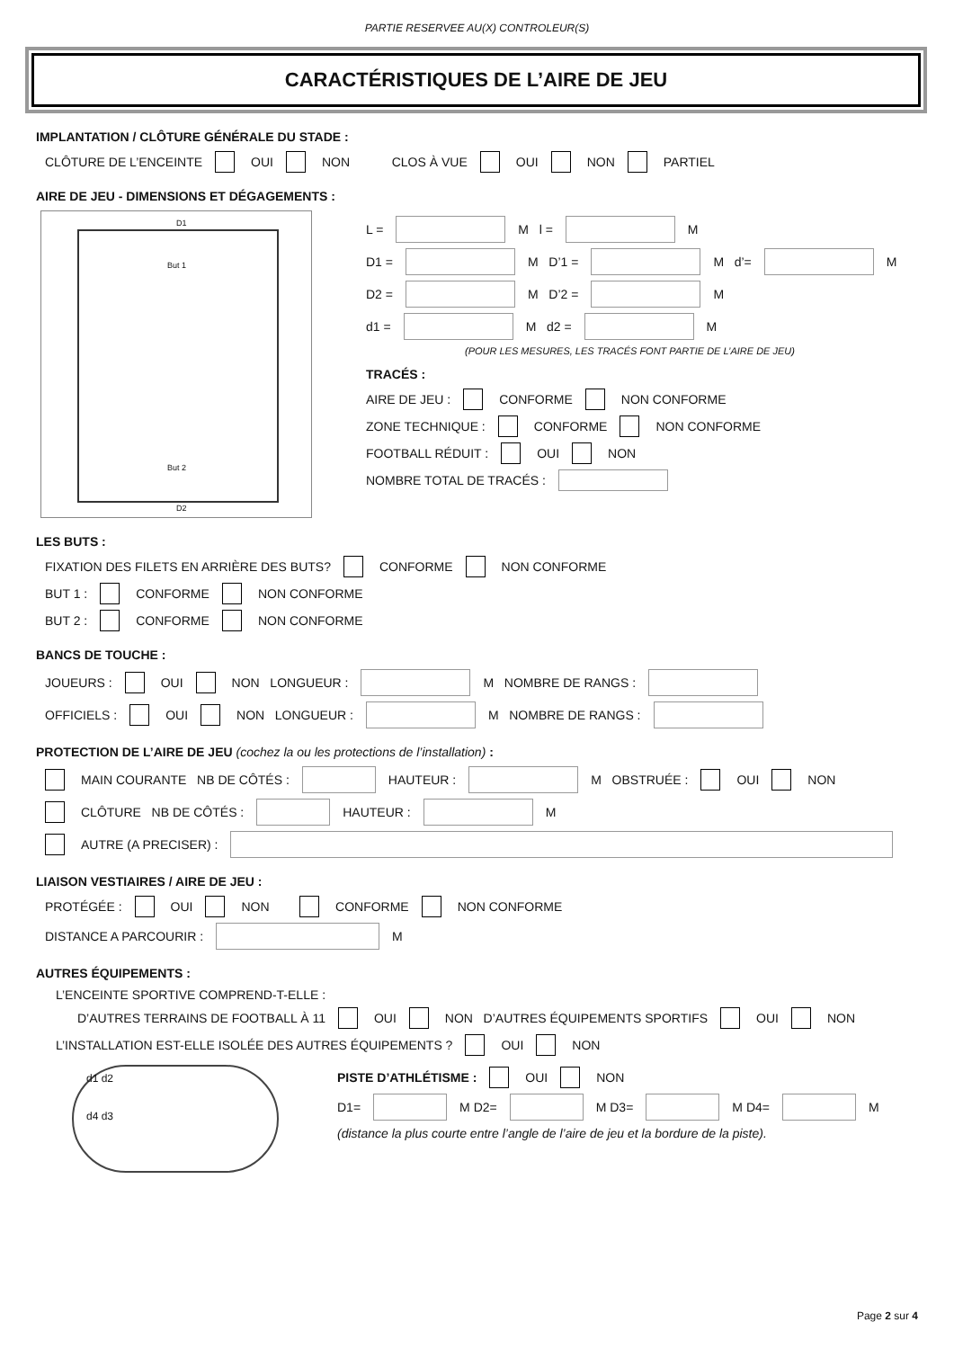PARTIE RESERVEE AU(X) CONTROLEUR(S)
CARACTÉRISTIQUES DE L’AIRE DE JEU
IMPLANTATION / CLÔTURE GÉNÉRALE DU STADE :
CLÔTURE DE L’ENCEINTE OUI NON CLOS À VUE OUI NON PARTIEL
AIRE DE JEU - DIMENSIONS ET DÉGAGEMENTS :
D1
But 1
But 2
D2
L = M l = M
D1 = M D’1 = M d’= M
D2 = M D’2 = M
d1 = M d2 = M
(POUR LES MESURES, LES TRACÉS FONT PARTIE DE L’AIRE DE JEU)
TRACÉS :
AIRE DE JEU : CONFORME NON CONFORME
ZONE TECHNIQUE : CONFORME NON CONFORME
FOOTBALL RÉDUIT : OUI NON
NOMBRE TOTAL DE TRACÉS :
LES BUTS :
FIXATION DES FILETS EN ARRIÈRE DES BUTS? CONFORME NON CONFORME
BUT 1 : CONFORME NON CONFORME
BUT 2 : CONFORME NON CONFORME
BANCS DE TOUCHE :
JOUEURS : OUI NON LONGUEUR : M NOMBRE DE RANGS :
OFFICIELS : OUI NON LONGUEUR : M NOMBRE DE RANGS :
PROTECTION DE L’AIRE DE JEU (cochez la ou les protections de l’installation) :
MAIN COURANTE NB DE CÔTÉS : HAUTEUR : M OBSTRUÉE : OUI NON
CLÔTURE NB DE CÔTÉS : HAUTEUR : M
AUTRE (A PRECISER) :
LIAISON VESTIAIRES / AIRE DE JEU :
PROTÉGÉE : OUI NON CONFORME NON CONFORME
DISTANCE A PARCOURIR : M
AUTRES ÉQUIPEMENTS :
L’ENCEINTE SPORTIVE COMPREND-T-ELLE :
D’AUTRES TERRAINS DE FOOTBALL À 11 OUI NON D’AUTRES ÉQUIPEMENTS SPORTIFS OUI NON
L’INSTALLATION EST-ELLE ISOLÉE DES AUTRES ÉQUIPEMENTS ? OUI NON
d1 d2
d4 d3
PISTE D’ATHLÉTISME : OUI NON
D1= M D2= M D3= M D4= M
(distance la plus courte entre l’angle de l’aire de jeu et la bordure de la piste).
Page 2 sur 4